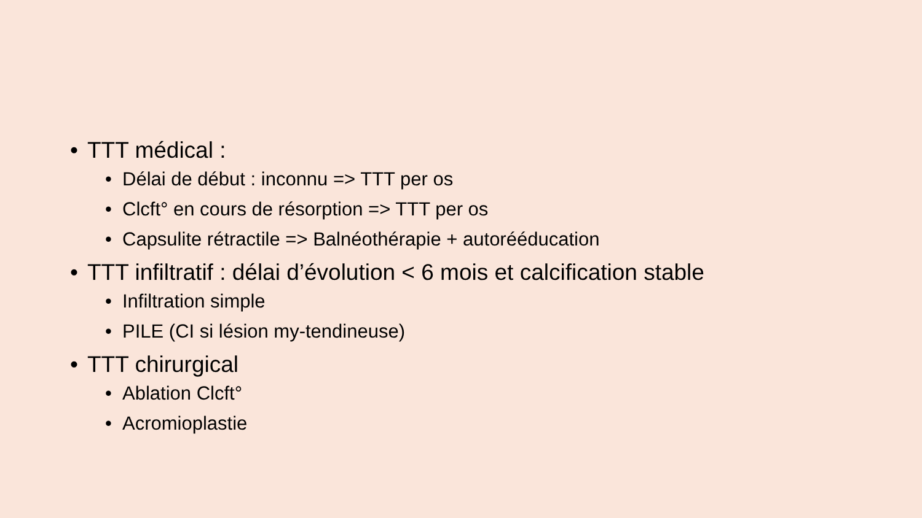• TTT médical :
• Délai de début : inconnu => TTT per os
• Clcft° en cours de résorption => TTT per os
• Capsulite rétractile => Balnéothérapie + autorééducation
• TTT infiltratif : délai d’évolution < 6 mois et calcification stable
• Infiltration simple
• PILE (CI si lésion my-tendineuse)
• TTT chirurgical
• Ablation Clcft°
• Acromioplastie